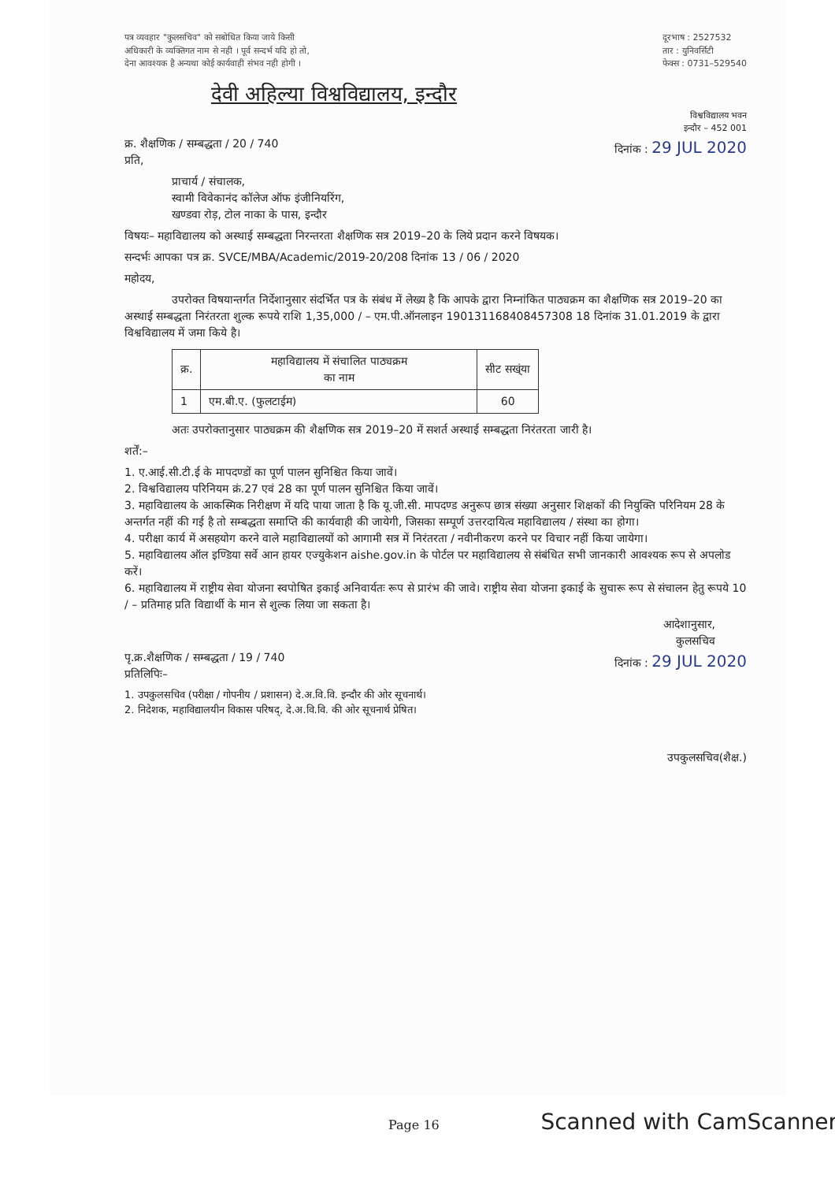पत्र व्यवहार "कुलसचिव" को सबोधित किया जाये किसी
अधिकारी के व्यक्तिगत नाम से नही । पूर्व सन्दर्भ यदि हो तो,
देना आवश्यक है अन्यथा कोई कार्यवाही संभव नही होगी ।
दूरभाष : 2527532
तार : युनिवर्सिटी
फेक्स : 0731–529540
देवी अहिल्या विश्वविद्यालय, इन्दौर
विश्वविद्यालय भवन
इन्दौर – 452 001
क्र. शैक्षणिक / सम्बद्धता / 20 / 740
प्रति,
दिनांक : 29 JUL 2020
प्राचार्य / संचालक,
स्वामी विवेकानंद कॉलेज ऑफ इंजीनियरिंग,
खण्डवा रोड़, टोल नाका के पास, इन्दौर
विषयः– महाविद्यालय को अस्थाई सम्बद्धता निरन्तरता शैक्षणिक सत्र 2019–20 के लिये प्रदान करने विषयक।
सन्दर्भः आपका पत्र क्र. SVCE/MBA/Academic/2019-20/208 दिनांक 13 / 06 / 2020
महोदय,
उपरोक्त विषयान्तर्गत निर्देशानुसार संदर्भित पत्र के संबंध में लेख्य है कि आपके द्वारा निम्नांकित पाठ्यक्रम का शैक्षणिक सत्र 2019–20 का अस्थाई सम्बद्धता निरंतरता शुल्क रूपये राशि 1,35,000 / – एम.पी.ऑनलाइन 190131168408457308 18 दिनांक 31.01.2019 के द्वारा विश्वविद्यालय में जमा किये है।
| क्र. | महाविद्यालय में संचालित पाठ्यक्रम का नाम | सीट सख्ंया |
| --- | --- | --- |
| 1 | एम.बी.ए. (फुलटाईम) | 60 |
अतः उपरोक्तानुसार पाठ्यक्रम की शैक्षणिक सत्र 2019–20 में सशर्त अस्थाई सम्बद्धता निरंतरता जारी है।
शर्तें:–
1. ए.आई.सी.टी.ई के मापदण्डों का पूर्ण पालन सुनिश्चित किया जावें।
2. विश्वविद्यालय परिनियम क्रं.27 एवं 28 का पूर्ण पालन सुनिश्चित किया जावें।
3. महाविद्यालय के आकस्मिक निरीक्षण में यदि पाया जाता है कि यू.जी.सी. मापदण्ड अनुरूप छात्र संख्या अनुसार शिक्षकों की नियुक्ति परिनियम 28 के अन्तर्गत नहीं की गई है तो सम्बद्धता समाप्ति की कार्यवाही की जायेगी, जिसका सम्पूर्ण उत्तरदायित्व महाविद्यालय / संस्था का होगा।
4. परीक्षा कार्य में असहयोग करने वाले महाविद्यालयों को आगामी सत्र में निरंतरता / नवीनीकरण करने पर विचार नहीं किया जायेगा।
5. महाविद्यालय ऑल इण्डिया सर्वे आन हायर एज्युकेशन aishe.gov.in के पोर्टल पर महाविद्यालय से संबंधित सभी जानकारी आवश्यक रूप से अपलोड करें।
6. महाविद्यालय में राष्ट्रीय सेवा योजना स्वपोषित इकाई अनिवार्यतः रूप से प्रारंभ की जावे। राष्ट्रीय सेवा योजना इकाई के सुचारू रूप से संचालन हेतु रूपये 10 / – प्रतिमाह प्रति विद्यार्थी के मान से शुल्क लिया जा सकता है।
आदेशानुसार,
कुलसचिव
पृ.क्र.शैक्षणिक / सम्बद्धता / 19 / 740
प्रतिलिपिः–
दिनांक : 29 JUL 2020
1. उपकुलसचिव (परीक्षा / गोपनीय / प्रशासन) दे.अ.वि.वि. इन्दौर की ओर सूचनार्थ।
2. निदेशक, महाविद्यालयीन विकास परिषद्, दे.अ.वि.वि. की ओर सूचनार्थ प्रेषित।
उपकुलसचिव(शैक्ष.)
Page 16 Scanned with CamScanner